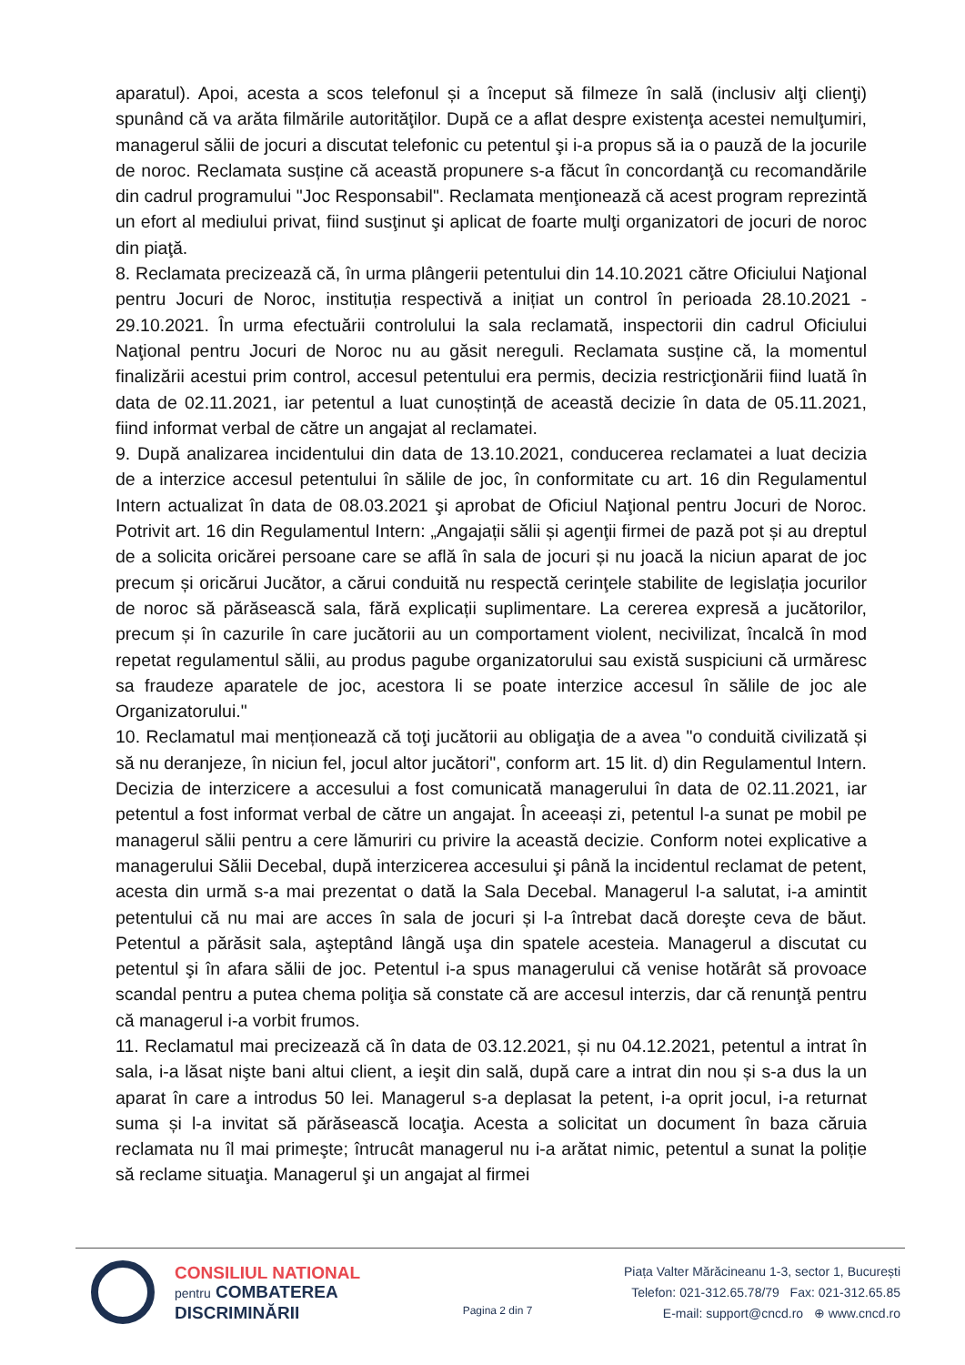aparatul). Apoi, acesta a scos telefonul și a început să filmeze în sală (inclusiv alţi clienţi) spunând că va arăta filmările autorităţilor. După ce a aflat despre existenţa acestei nemulţumiri, managerul sălii de jocuri a discutat telefonic cu petentul şi i-a propus să ia o pauză de la jocurile de noroc. Reclamata susține că această propunere s-a făcut în concordanţă cu recomandările din cadrul programului "Joc Responsabil". Reclamata menţionează că acest program reprezintă un efort al mediului privat, fiind susţinut şi aplicat de foarte mulţi organizatori de jocuri de noroc din piaţă.
8. Reclamata precizează că, în urma plângerii petentului din 14.10.2021 către Oficiului Naţional pentru Jocuri de Noroc, instituția respectivă a inițiat un control în perioada 28.10.2021 - 29.10.2021. În urma efectuării controlului la sala reclamată, inspectorii din cadrul Oficiului Naţional pentru Jocuri de Noroc nu au găsit nereguli. Reclamata susține că, la momentul finalizării acestui prim control, accesul petentului era permis, decizia restricţionării fiind luată în data de 02.11.2021, iar petentul a luat cunoștință de această decizie în data de 05.11.2021, fiind informat verbal de către un angajat al reclamatei.
9. După analizarea incidentului din data de 13.10.2021, conducerea reclamatei a luat decizia de a interzice accesul petentului în sălile de joc, în conformitate cu art. 16 din Regulamentul Intern actualizat în data de 08.03.2021 şi aprobat de Oficiul Naţional pentru Jocuri de Noroc. Potrivit art. 16 din Regulamentul Intern: „Angajații sălii și agenţii firmei de pază pot și au dreptul de a solicita oricărei persoane care se află în sala de jocuri și nu joacă la niciun aparat de joc precum și oricărui Jucător, a cărui conduită nu respectă cerinţele stabilite de legislația jocurilor de noroc să părăsească sala, fără explicații suplimentare. La cererea expresă a jucătorilor, precum și în cazurile în care jucătorii au un comportament violent, necivilizat, încalcă în mod repetat regulamentul sălii, au produs pagube organizatorului sau există suspiciuni că urmăresc sa fraudeze aparatele de joc, acestora li se poate interzice accesul în sălile de joc ale Organizatorului."
10. Reclamatul mai menționează că toţi jucătorii au obligaţia de a avea "o conduită civilizată și să nu deranjeze, în niciun fel, jocul altor jucători", conform art. 15 lit. d) din Regulamentul Intern. Decizia de interzicere a accesului a fost comunicată managerului în data de 02.11.2021, iar petentul a fost informat verbal de către un angajat. În aceeași zi, petentul l-a sunat pe mobil pe managerul sălii pentru a cere lămuriri cu privire la această decizie. Conform notei explicative a managerului Sălii Decebal, după interzicerea accesului şi până la incidentul reclamat de petent, acesta din urmă s-a mai prezentat o dată la Sala Decebal. Managerul l-a salutat, i-a amintit petentului că nu mai are acces în sala de jocuri și l-a întrebat dacă doreşte ceva de băut. Petentul a părăsit sala, aşteptând lângă uşa din spatele acesteia. Managerul a discutat cu petentul şi în afara sălii de joc. Petentul i-a spus managerului că venise hotărât să provoace scandal pentru a putea chema poliţia să constate că are accesul interzis, dar că renunţă pentru că managerul i-a vorbit frumos.
11. Reclamatul mai precizează că în data de 03.12.2021, și nu 04.12.2021, petentul a intrat în sala, i-a lăsat nişte bani altui client, a ieşit din sală, după care a intrat din nou și s-a dus la un aparat în care a introdus 50 lei. Managerul s-a deplasat la petent, i-a oprit jocul, i-a returnat suma și l-a invitat să părăsească locaţia. Acesta a solicitat un document în baza căruia reclamata nu îl mai primeşte; întrucât managerul nu i-a arătat nimic, petentul a sunat la poliție să reclame situaţia. Managerul şi un angajat al firmei
CONSILIUL NATIONAL
pentru COMBATEREA
DISCRIMINĂRII
Pagina 2 din 7
Piața Valter Mărăcineanu 1-3, sector 1, București
Telefon: 021-312.65.78/79 Fax: 021-312.65.85
E-mail: support@cncd.ro ⊕ www.cncd.ro